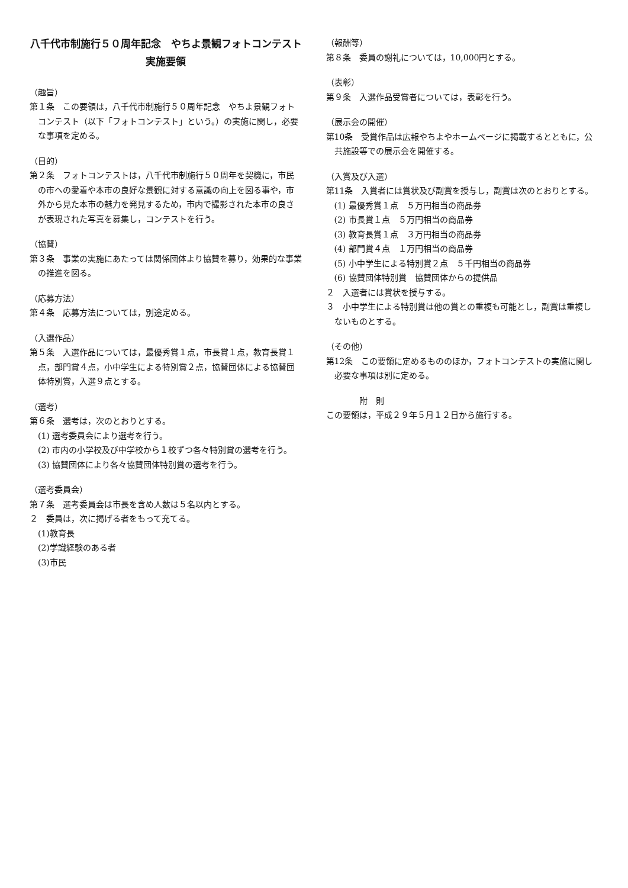八千代市制施行５０周年記念　やちよ景観フォトコンテスト実施要領
（趣旨）
第１条　この要領は，八千代市制施行５０周年記念　やちよ景観フォトコンテスト（以下「フォトコンテスト」という。）の実施に関し，必要な事項を定める。
（目的）
第２条　フォトコンテストは，八千代市制施行５０周年を契機に，市民の市への愛着や本市の良好な景観に対する意識の向上を図る事や，市外から見た本市の魅力を発見するため，市内で撮影された本市の良さが表現された写真を募集し，コンテストを行う。
（協賛）
第３条　事業の実施にあたっては関係団体より協賛を募り，効果的な事業の推進を図る。
（応募方法）
第４条　応募方法については，別途定める。
（入選作品）
第５条　入選作品については，最優秀賞１点，市長賞１点，教育長賞１点，部門賞４点，小中学生による特別賞２点，協賛団体による協賛団体特別賞，入選９点とする。
（選考）
第６条　選考は，次のとおりとする。
(1) 選考委員会により選考を行う。
(2) 市内の小学校及び中学校から１校ずつ各々特別賞の選考を行う。
(3) 協賛団体により各々協賛団体特別賞の選考を行う。
（選考委員会）
第７条　選考委員会は市長を含め人数は５名以内とする。
２　委員は，次に掲げる者をもって充てる。
(1)教育長
(2)学識経験のある者
(3)市民
（報酬等）
第８条　委員の謝礼については，10,000円とする。
（表彰）
第９条　入選作品受賞者については，表彰を行う。
（展示会の開催）
第10条　受賞作品は広報やちよやホームページに掲載するとともに，公共施設等での展示会を開催する。
（入賞及び入選）
第11条　入賞者には賞状及び副賞を授与し，副賞は次のとおりとする。
(1) 最優秀賞１点　５万円相当の商品券
(2) 市長賞１点　５万円相当の商品券
(3) 教育長賞１点　３万円相当の商品券
(4) 部門賞４点　１万円相当の商品券
(5) 小中学生による特別賞２点　５千円相当の商品券
(6) 協賛団体特別賞　協賛団体からの提供品
２　入選者には賞状を授与する。
３　小中学生による特別賞は他の賞との重複も可能とし，副賞は重複しないものとする。
（その他）
第12条　この要領に定めるもののほか，フォトコンテストの実施に関し必要な事項は別に定める。
附　則
この要領は，平成２９年５月１２日から施行する。